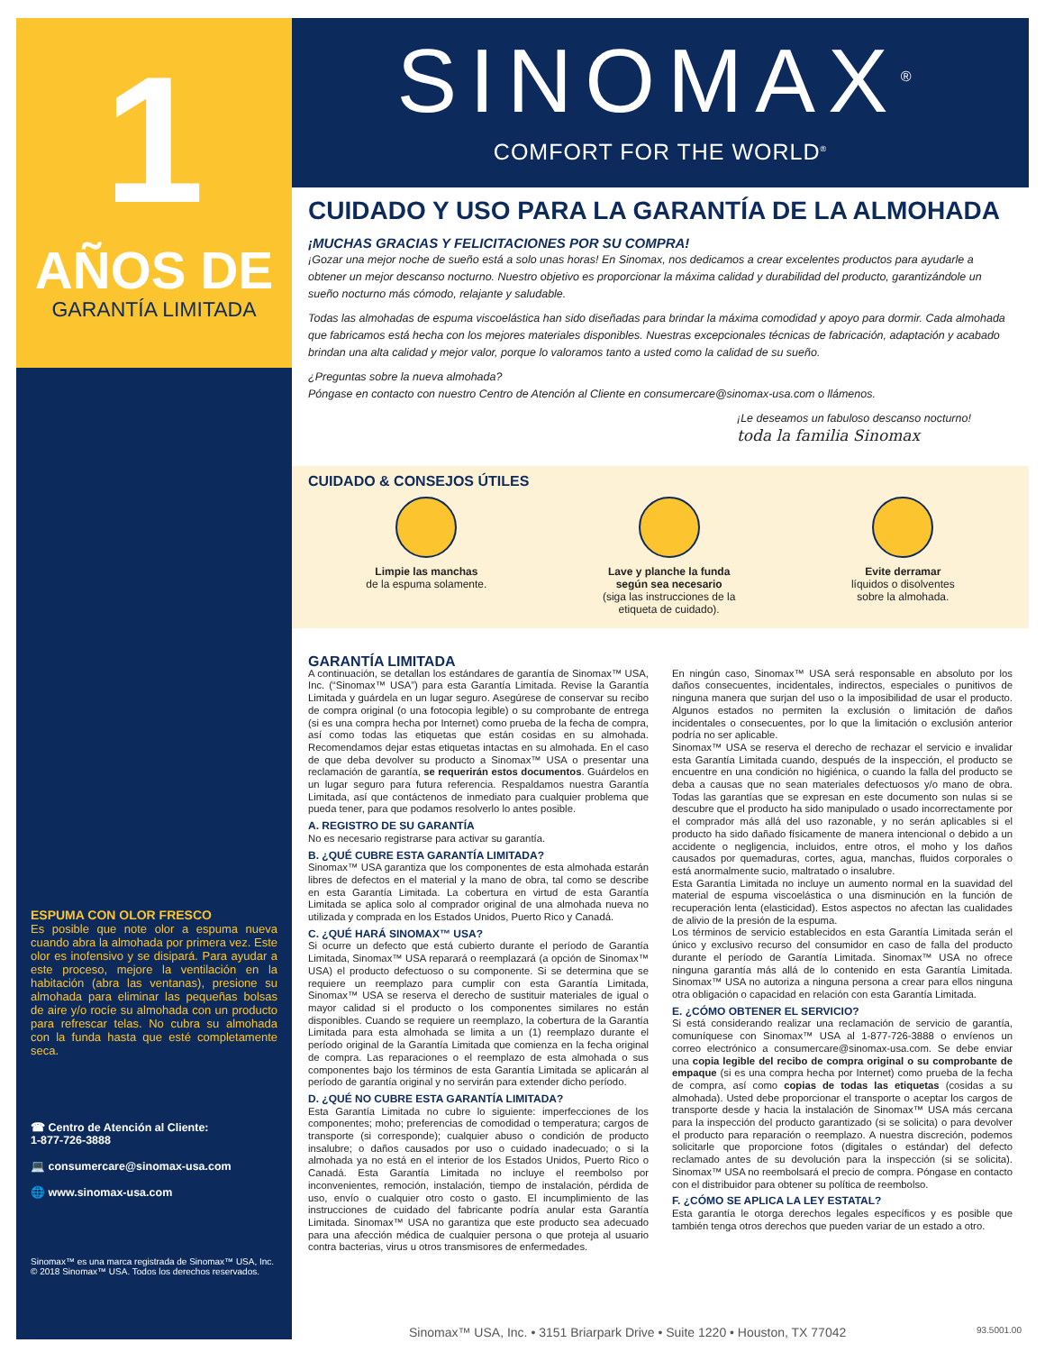1
AÑOS DE
GARANTÍA LIMITADA
ESPUMA CON OLOR FRESCO
Es posible que note olor a espuma nueva cuando abra la almohada por primera vez. Este olor es inofensivo y se disipará. Para ayudar a este proceso, mejore la ventilación en la habitación (abra las ventanas), presione su almohada para eliminar las pequeñas bolsas de aire y/o rocíe su almohada con un producto para refrescar telas. No cubra su almohada con la funda hasta que esté completamente seca.
☎ Centro de Atención al Cliente:
1-877-726-3888
💻 consumercare@sinomax-usa.com
🌐 www.sinomax-usa.com
Sinomax™ es una marca registrada de Sinomax™ USA, Inc.
© 2018 Sinomax™ USA. Todos los derechos reservados.
SINOMAX<sup>®</sup>
COMFORT FOR THE WORLD<sup>®</sup>
CUIDADO Y USO PARA LA GARANTÍA DE LA ALMOHADA
¡MUCHAS GRACIAS Y FELICITACIONES POR SU COMPRA!
¡Gozar una mejor noche de sueño está a solo unas horas! En Sinomax, nos dedicamos a crear excelentes productos para ayudarle a obtener un mejor descanso nocturno. Nuestro objetivo es proporcionar la máxima calidad y durabilidad del producto, garantizándole un sueño nocturno más cómodo, relajante y saludable.
Todas las almohadas de espuma viscoelástica han sido diseñadas para brindar la máxima comodidad y apoyo para dormir. Cada almohada que fabricamos está hecha con los mejores materiales disponibles. Nuestras excepcionales técnicas de fabricación, adaptación y acabado brindan una alta calidad y mejor valor, porque lo valoramos tanto a usted como la calidad de su sueño.
¿Preguntas sobre la nueva almohada?
Póngase en contacto con nuestro Centro de Atención al Cliente en consumercare@sinomax-usa.com o llámenos.
¡Le deseamos un fabuloso descanso nocturno!
toda la familia Sinomax
CUIDADO & CONSEJOS ÚTILES
Limpie las manchas
de la espuma solamente.
Lave y planche la funda
según sea necesario
(siga las instrucciones de la
etiqueta de cuidado).
Evite derramar
líquidos o disolventes
sobre la almohada.
GARANTÍA LIMITADA
A continuación, se detallan los estándares de garantía de Sinomax™ USA, Inc. (“Sinomax™ USA”) para esta Garantía Limitada. Revise la Garantía Limitada y guárdela en un lugar seguro. Asegúrese de conservar su recibo de compra original (o una fotocopia legible) o su comprobante de entrega (si es una compra hecha por Internet) como prueba de la fecha de compra, así como todas las etiquetas que están cosidas en su almohada. Recomendamos dejar estas etiquetas intactas en su almohada. En el caso de que deba devolver su producto a Sinomax™ USA o presentar una reclamación de garantía, se requerirán estos documentos. Guárdelos en un lugar seguro para futura referencia. Respaldamos nuestra Garantía Limitada, así que contáctenos de inmediato para cualquier problema que pueda tener, para que podamos resolverlo lo antes posible.
A. REGISTRO DE SU GARANTÍA
No es necesario registrarse para activar su garantía.
B. ¿QUÉ CUBRE ESTA GARANTÍA LIMITADA?
Sinomax™ USA garantiza que los componentes de esta almohada estarán libres de defectos en el material y la mano de obra, tal como se describe en esta Garantía Limitada. La cobertura en virtud de esta Garantía Limitada se aplica solo al comprador original de una almohada nueva no utilizada y comprada en los Estados Unidos, Puerto Rico y Canadá.
C. ¿QUÉ HARÁ SINOMAX™ USA?
Si ocurre un defecto que está cubierto durante el período de Garantía Limitada, Sinomax™ USA reparará o reemplazará (a opción de Sinomax™ USA) el producto defectuoso o su componente. Si se determina que se requiere un reemplazo para cumplir con esta Garantía Limitada, Sinomax™ USA se reserva el derecho de sustituir materiales de igual o mayor calidad si el producto o los componentes similares no están disponibles. Cuando se requiere un reemplazo, la cobertura de la Garantía Limitada para esta almohada se limita a un (1) reemplazo durante el período original de la Garantía Limitada que comienza en la fecha original de compra. Las reparaciones o el reemplazo de esta almohada o sus componentes bajo los términos de esta Garantía Limitada se aplicarán al período de garantía original y no servirán para extender dicho período.
D. ¿QUÉ NO CUBRE ESTA GARANTÍA LIMITADA?
Esta Garantía Limitada no cubre lo siguiente: imperfecciones de los componentes; moho; preferencias de comodidad o temperatura; cargos de transporte (si corresponde); cualquier abuso o condición de producto insalubre; o daños causados por uso o cuidado inadecuado; o si la almohada ya no está en el interior de los Estados Unidos, Puerto Rico o Canadá. Esta Garantía Limitada no incluye el reembolso por inconvenientes, remoción, instalación, tiempo de instalación, pérdida de uso, envío o cualquier otro costo o gasto. El incumplimiento de las instrucciones de cuidado del fabricante podría anular esta Garantía Limitada. Sinomax™ USA no garantiza que este producto sea adecuado para una afección médica de cualquier persona o que proteja al usuario contra bacterias, virus u otros transmisores de enfermedades.
En ningún caso, Sinomax™ USA será responsable en absoluto por los daños consecuentes, incidentales, indirectos, especiales o punitivos de ninguna manera que surjan del uso o la imposibilidad de usar el producto. Algunos estados no permiten la exclusión o limitación de daños incidentales o consecuentes, por lo que la limitación o exclusión anterior podría no ser aplicable.
Sinomax™ USA se reserva el derecho de rechazar el servicio e invalidar esta Garantía Limitada cuando, después de la inspección, el producto se encuentre en una condición no higiénica, o cuando la falla del producto se deba a causas que no sean materiales defectuosos y/o mano de obra. Todas las garantías que se expresan en este documento son nulas si se descubre que el producto ha sido manipulado o usado incorrectamente por el comprador más allá del uso razonable, y no serán aplicables si el producto ha sido dañado físicamente de manera intencional o debido a un accidente o negligencia, incluidos, entre otros, el moho y los daños causados por quemaduras, cortes, agua, manchas, fluidos corporales o está anormalmente sucio, maltratado o insalubre.
Esta Garantía Limitada no incluye un aumento normal en la suavidad del material de espuma viscoelástica o una disminución en la función de recuperación lenta (elasticidad). Estos aspectos no afectan las cualidades de alivio de la presión de la espuma.
Los términos de servicio establecidos en esta Garantía Limitada serán el único y exclusivo recurso del consumidor en caso de falla del producto durante el período de Garantía Limitada. Sinomax™ USA no ofrece ninguna garantía más allá de lo contenido en esta Garantía Limitada. Sinomax™ USA no autoriza a ninguna persona a crear para ellos ninguna otra obligación o capacidad en relación con esta Garantía Limitada.
E. ¿CÓMO OBTENER EL SERVICIO?
Si está considerando realizar una reclamación de servicio de garantía, comuníquese con Sinomax™ USA al 1-877-726-3888 o envíenos un correo electrónico a consumercare@sinomax-usa.com. Se debe enviar una copia legible del recibo de compra original o su comprobante de empaque (si es una compra hecha por Internet) como prueba de la fecha de compra, así como copias de todas las etiquetas (cosidas a su almohada). Usted debe proporcionar el transporte o aceptar los cargos de transporte desde y hacia la instalación de Sinomax™ USA más cercana para la inspección del producto garantizado (si se solicita) o para devolver el producto para reparación o reemplazo. A nuestra discreción, podemos solicitarle que proporcione fotos (digitales o estándar) del defecto reclamado antes de su devolución para la inspección (si se solicita). Sinomax™ USA no reembolsará el precio de compra. Póngase en contacto con el distribuidor para obtener su política de reembolso.
F. ¿CÓMO SE APLICA LA LEY ESTATAL?
Esta garantía le otorga derechos legales específicos y es posible que también tenga otros derechos que pueden variar de un estado a otro.
Sinomax™ USA, Inc. • 3151 Briarpark Drive • Suite 1220 • Houston, TX 77042 93.5001.00